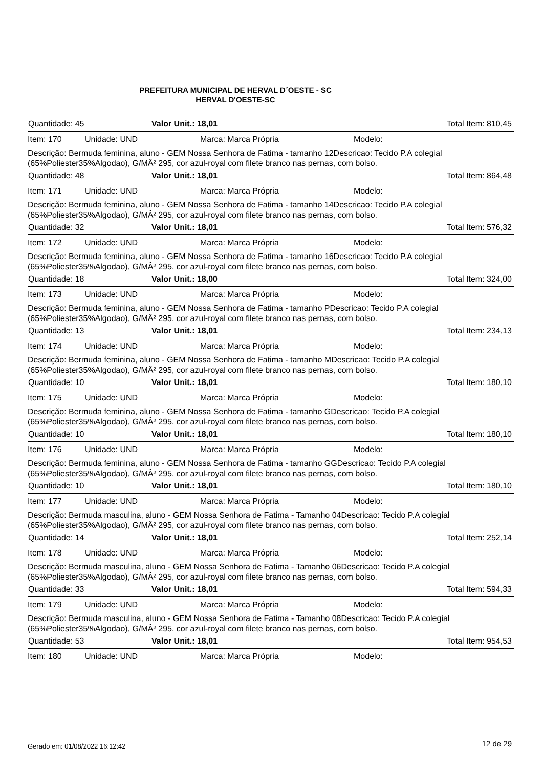PREFEITURA MUNICIPAL DE HERVAL D´OESTE - SC
HERVAL D'OESTE-SC
Quantidade: 45 Valor Unit.: 18,01 Total Item: 810,45
Item: 170 Unidade: UND Marca: Marca Própria Modelo:
Descrição: Bermuda feminina, aluno - GEM Nossa Senhora de Fatima - tamanho 12Descricao: Tecido P.A colegial (65%Poliester35%Algodao), G/MÂ² 295, cor azul-royal com filete branco nas pernas, com bolso.
Quantidade: 48 Valor Unit.: 18,01 Total Item: 864,48
Item: 171 Unidade: UND Marca: Marca Própria Modelo:
Descrição: Bermuda feminina, aluno - GEM Nossa Senhora de Fatima - tamanho 14Descricao: Tecido P.A colegial (65%Poliester35%Algodao), G/MÂ² 295, cor azul-royal com filete branco nas pernas, com bolso.
Quantidade: 32 Valor Unit.: 18,01 Total Item: 576,32
Item: 172 Unidade: UND Marca: Marca Própria Modelo:
Descrição: Bermuda feminina, aluno - GEM Nossa Senhora de Fatima - tamanho 16Descricao: Tecido P.A colegial (65%Poliester35%Algodao), G/MÂ² 295, cor azul-royal com filete branco nas pernas, com bolso.
Quantidade: 18 Valor Unit.: 18,00 Total Item: 324,00
Item: 173 Unidade: UND Marca: Marca Própria Modelo:
Descrição: Bermuda feminina, aluno - GEM Nossa Senhora de Fatima - tamanho PDescricao: Tecido P.A colegial (65%Poliester35%Algodao), G/MÂ² 295, cor azul-royal com filete branco nas pernas, com bolso.
Quantidade: 13 Valor Unit.: 18,01 Total Item: 234,13
Item: 174 Unidade: UND Marca: Marca Própria Modelo:
Descrição: Bermuda feminina, aluno - GEM Nossa Senhora de Fatima - tamanho MDescricao: Tecido P.A colegial (65%Poliester35%Algodao), G/MÂ² 295, cor azul-royal com filete branco nas pernas, com bolso.
Quantidade: 10 Valor Unit.: 18,01 Total Item: 180,10
Item: 175 Unidade: UND Marca: Marca Própria Modelo:
Descrição: Bermuda feminina, aluno - GEM Nossa Senhora de Fatima - tamanho GDescricao: Tecido P.A colegial (65%Poliester35%Algodao), G/MÂ² 295, cor azul-royal com filete branco nas pernas, com bolso.
Quantidade: 10 Valor Unit.: 18,01 Total Item: 180,10
Item: 176 Unidade: UND Marca: Marca Própria Modelo:
Descrição: Bermuda feminina, aluno - GEM Nossa Senhora de Fatima - tamanho GGDescricao: Tecido P.A colegial (65%Poliester35%Algodao), G/MÂ² 295, cor azul-royal com filete branco nas pernas, com bolso.
Quantidade: 10 Valor Unit.: 18,01 Total Item: 180,10
Item: 177 Unidade: UND Marca: Marca Própria Modelo:
Descrição: Bermuda masculina, aluno - GEM Nossa Senhora de Fatima - Tamanho 04Descricao: Tecido P.A colegial (65%Poliester35%Algodao), G/MÂ² 295, cor azul-royal com filete branco nas pernas, com bolso.
Quantidade: 14 Valor Unit.: 18,01 Total Item: 252,14
Item: 178 Unidade: UND Marca: Marca Própria Modelo:
Descrição: Bermuda masculina, aluno - GEM Nossa Senhora de Fatima - Tamanho 06Descricao: Tecido P.A colegial (65%Poliester35%Algodao), G/MÂ² 295, cor azul-royal com filete branco nas pernas, com bolso.
Quantidade: 33 Valor Unit.: 18,01 Total Item: 594,33
Item: 179 Unidade: UND Marca: Marca Própria Modelo:
Descrição: Bermuda masculina, aluno - GEM Nossa Senhora de Fatima - Tamanho 08Descricao: Tecido P.A colegial (65%Poliester35%Algodao), G/MÂ² 295, cor azul-royal com filete branco nas pernas, com bolso.
Quantidade: 53 Valor Unit.: 18,01 Total Item: 954,53
Item: 180 Unidade: UND Marca: Marca Própria Modelo:
Gerado em: 01/08/2022 16:12:42 12 de 29